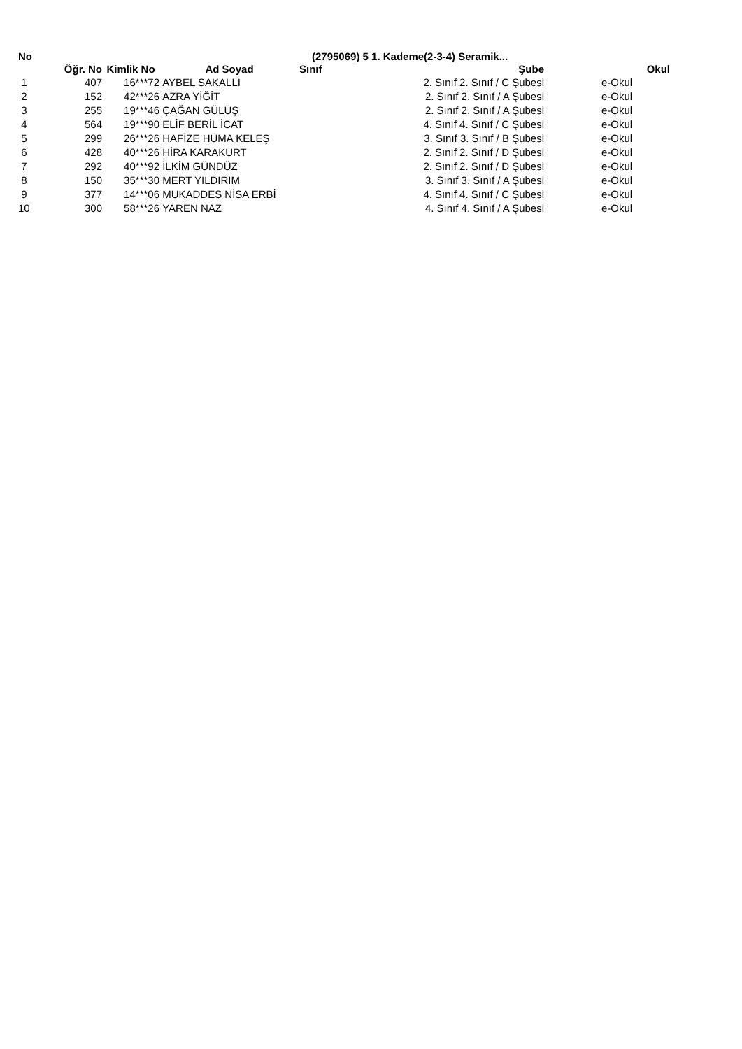No (2795069) 5 1. Kademe(2-3-4) Seramik...
| | Öğr. No | Kimlik No | Ad Soyad | Sınıf | Şube | Okul |
| --- | --- | --- | --- | --- | --- | --- |
| 1 | 407 | 16***72 | AYBEL SAKALLI | | 2. Sınıf 2. Sınıf / C Şubesi | e-Okul |
| 2 | 152 | 42***26 | AZRA YİĞİT | | 2. Sınıf 2. Sınıf / A Şubesi | e-Okul |
| 3 | 255 | 19***46 | ÇAĞAN GÜLÜŞ | | 2. Sınıf 2. Sınıf / A Şubesi | e-Okul |
| 4 | 564 | 19***90 | ELİF BERİL İCAT | | 4. Sınıf 4. Sınıf / C Şubesi | e-Okul |
| 5 | 299 | 26***26 | HAFİZE HÜMA KELEŞ | | 3. Sınıf 3. Sınıf / B Şubesi | e-Okul |
| 6 | 428 | 40***26 | HİRA KARAKURT | | 2. Sınıf 2. Sınıf / D Şubesi | e-Okul |
| 7 | 292 | 40***92 | İLKİM GÜNDÜZ | | 2. Sınıf 2. Sınıf / D Şubesi | e-Okul |
| 8 | 150 | 35***30 | MERT YILDIRIM | | 3. Sınıf 3. Sınıf / A Şubesi | e-Okul |
| 9 | 377 | 14***06 | MUKADDES NİSA ERBİ | | 4. Sınıf 4. Sınıf / C Şubesi | e-Okul |
| 10 | 300 | 58***26 | YAREN NAZ | | 4. Sınıf 4. Sınıf / A Şubesi | e-Okul |